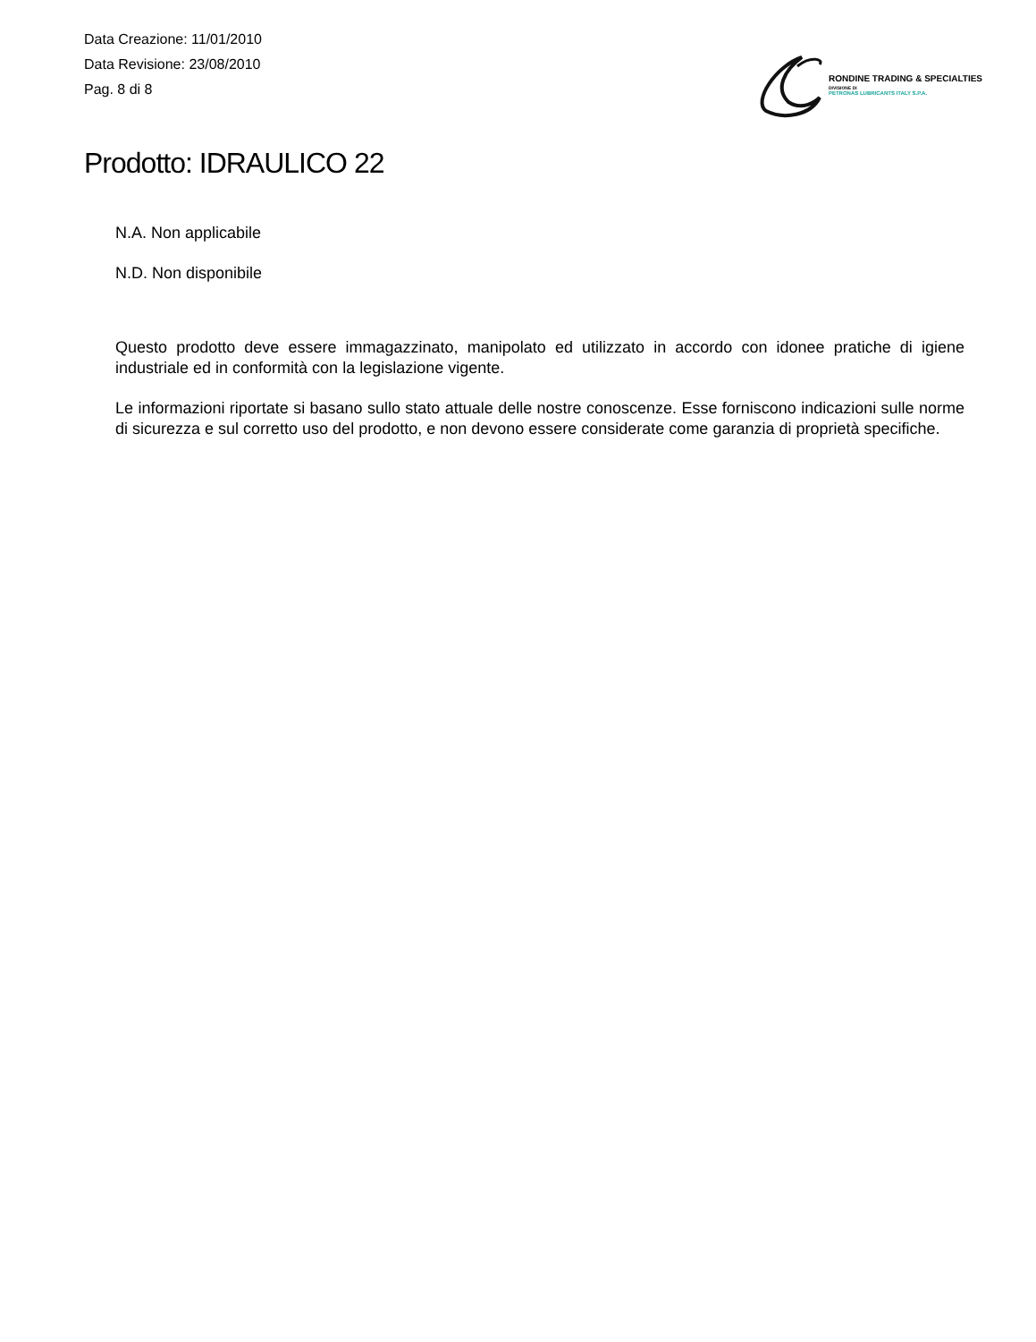Data Creazione: 11/01/2010
Data Revisione: 23/08/2010
Pag. 8 di 8
RONDINE TRADING & SPECIALTIES
DIVISIONE DI
PETRONAS LUBRICANTS ITALY S.P.A.
Prodotto: IDRAULICO 22
N.A. Non applicabile
N.D. Non disponibile
Questo prodotto deve essere immagazzinato, manipolato ed utilizzato in accordo con idonee pratiche di igiene industriale ed in conformità con la legislazione vigente.
Le informazioni riportate si basano sullo stato attuale delle nostre conoscenze. Esse forniscono indicazioni sulle norme di sicurezza e sul corretto uso del prodotto, e non devono essere considerate come garanzia di proprietà specifiche.